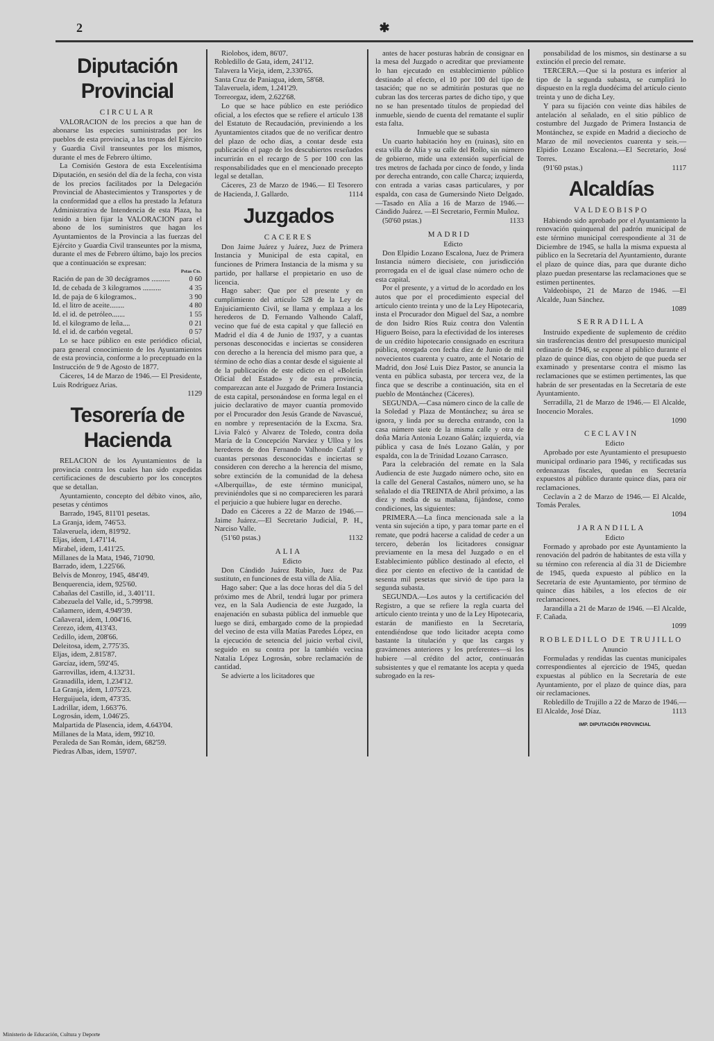2 ✱
Diputación Provincial
CIRCULAR
VALORACION de los precios a que han de abonarse las especies suministradas por los pueblos de esta provincia, a las tropas del Ejército y Guardia Civil transeuntes por los mismos, durante el mes de Febrero último.
La Comisión Gestora de esta Excelentísima Diputación, en sesión del día de la fecha, con vista de los precios facilitados por la Delegación Provincial de Abastecimientos y Transportes y de la conformidad que a ellos ha prestado la Jefatura Administrativa de Intendencia de esta Plaza, ha tenido a bien fijar la VALORACION para el abono de los suministros que hagan los Ayuntamientos de la Provincia a las fuerzas del Ejército y Guardia Civil transeuntes por la misma, durante el mes de Febrero último, bajo los precios que a continuación se expresan:
| | Pstas Cts. |
| --- | --- |
| Ración de pan de 30 decágramos .......... | 0 60 |
| Id. de cebada de 3 kilogramos .......... | 4 35 |
| Id. de paja de 6 kilogramos.. | 3 90 |
| Id. el litro de aceite........ | 4 80 |
| Id. el id. de petróleo....... | 1 55 |
| Id. el kilogramo de leña.... | 0 21 |
| Id. el id. de carbón vegetal. | 0 57 |
Lo se hace público en este periódico oficial, para general conocimiento de los Ayuntamientos de esta provincia, conforme a lo preceptuado en la Instrucción de 9 de Agosto de 1877.
Cáceres, 14 de Marzo de 1946.— El Presidente, Luis Rodríguez Arias.
1129
Tesorería de Hacienda
RELACION de los Ayuntamientos de la provincia contra los cuales han sido expedidas certificaciones de descubierto por los conceptos que se detallan.
Ayuntamiento, concepto del débito vinos, año, pesetas y céntimos
Barrado, 1945, 811'01 pesetas.
La Granja, idem, 746'53.
Talaveruela, idem, 819'92.
Eljas, idem, 1.471'14.
Mirabel, idem, 1.411'25.
Millanes de la Mata, 1946, 710'90.
Barrado, idem, 1.225'66.
Belvís de Monroy, 1945, 484'49.
Benquerencia, idem, 925'60.
Cabañas del Castillo, id., 3.401'11.
Cabezuela del Valle, id., 5.799'98.
Cañamero, idem, 4.949'39.
Cañaveral, idem, 1.004'16.
Cerezo, idem, 413'43.
Cedillo, idem, 208'66.
Deleitosa, idem, 2.775'35.
Eljas, idem, 2.815'87.
Garcíaz, idem, 592'45.
Garrovillas, idem, 4.132'31.
Granadilla, idem, 1.234'12.
La Granja, idem, 1.075'23.
Herguijuela, idem, 473'35.
Ladrillar, idem, 1.663'76.
Logrosán, idem, 1.046'25.
Malpartida de Plasencia, idem, 4.643'04.
Millanes de la Mata, idem, 992'10.
Peraleda de San Román, idem, 682'59.
Piedras Albas, idem, 159'07.
Riolobos, idem, 86'07.
Robledillo de Gata, idem, 241'12.
Talavera la Vieja, idem, 2.330'65.
Santa Cruz de Paniagua, idem, 58'68.
Talaveruela, idem, 1.241'29.
Torreorgaz, idem, 2.622'68.
Lo que se hace público en este periódico oficial, a los efectos que se refiere el artículo 138 del Estatuto de Recaudación, previniendo a los Ayuntamientos citados que de no verificar dentro del plazo de ocho días, a contar desde esta publicación el pago de los descubiertos reseñados incurrirán en el recargo de 5 por 100 con las responsabilidades que en el mencionado precepto legal se detallan.
Cáceres, 23 de Marzo de 1946.— El Tesorero de Hacienda, J. Gallardo. 1114
Juzgados
CACERES
Don Jaime Juárez y Juárez, Juez de Primera Instancia y Municipal de esta capital, en funciones de Primera Instancia de la misma y su partido, por hallarse el propietario en uso de licencia.
Hago saber: Que por el presente y en cumplimiento del artículo 528 de la Ley de Enjuiciamiento Civil, se llama y emplaza a los herederos de D. Fernando Valhondo Calaff, vecino que fué de esta capital y que falleció en Madrid el día 4 de Junio de 1937, y a cuantas personas desconocidas e inciertas se consideren con derecho a la herencia del mismo para que, a término de ocho días a contar desde el siguiente al de la publicación de este edicto en el «Boletín Oficial del Estado» y de esta provincia, comparezcan ante el Juzgado de Primera Instancia de esta capital, personándose en forma legal en el juicio declarativo de mayor cuantía promovido por el Procurador don Jesús Grande de Navascué, en nombre y representación de la Excma. Sra. Livia Falcó y Alvarez de Toledo, contra doña María de la Concepción Narváez y Ulloa y los herederos de don Fernando Valhondo Calaff y cuantas personas desconocidas e inciertas se consideren con derecho a la herencia del mismo, sobre extinción de la comunidad de la dehesa «Alberquilla», de este término municipal, previniéndoles que si no comparecieren les parará el perjuicio a que hubiere lugar en derecho.
Dado en Cáceres a 22 de Marzo de 1946.—Jaime Juárez.—El Secretario Judicial, P. H., Narciso Valle.
(51'60 pstas.) 1132
ALIA
Edicto
Don Cándido Juárez Rubio, Juez de Paz sustituto, en funciones de esta villa de Alía.
Hago saber: Que a las doce horas del día 5 del próximo mes de Abril, tendrá lugar por primera vez, en la Sala Audiencia de este Juzgado, la enajenación en subasta pública del inmueble que luego se dirá, embargado como de la propiedad del vecino de esta villa Matías Paredes López, en la ejecución de setencia del juicio verbal civil, seguido en su contra por la también vecina Natalia López Logrosán, sobre reclamación de cantidad.
Se advierte a los licitadores que
antes de hacer posturas habrán de consignar en la mesa del Juzgado o acreditar que previamente lo han ejecutado en establecimiento público destinado al efecto, el 10 por 100 del tipo de tasación; que no se admitirán posturas que no cubran las dos terceras partes de dicho tipo, y que no se han presentado títulos de propiedad del inmueble, siendo de cuenta del rematante el suplir esta falta.
Inmueble que se subasta
Un cuarto habitación hoy en (ruinas), sito en esta villa de Alía y su calle del Rollo, sin número de gobierno, mide una extensión superficial de tres metros de fachada por cinco de fondo, y linda por derecha entrando, con calle Charca; izquierda, con entrada a varias casas particulares, y por espalda, con casa de Gumersindo Nieto Delgado.—Tasado en Alía a 16 de Marzo de 1946.—Cándido Juárez. —El Secretario, Fermín Muñoz.
(50'60 pstas.) 1133
MADRID
Edicto
Don Elpidio Lozano Escalona, Juez de Primera Instancia número diecisiete, con jurisdicción prorrogada en el de igual clase número ocho de esta capital.
Por el presente, y a virtud de lo acordado en los autos que por el procedimiento especial del artículo ciento treinta y uno de la Ley Hipotecaria, insta el Procurador don Miguel del Saz, a nombre de don Isidro Ríos Ruiz contra don Valentín Higuero Boiso, para la efectividad de los intereses de un crédito hipotecario consignado en escritura pública, otorgada con fecha diez de Junio de mil novecientos cuarenta y cuatro, ante el Notario de Madrid, don José Luis Diez Pastor, se anuncia la venta en pública subasta, por tercera vez, de la finca que se describe a continuación, sita en el pueblo de Montánchez (Cáceres).
SEGUNDA.—Casa número cinco de la calle de la Soledad y Plaza de Montánchez; su área se ignora, y linda por su derecha entrando, con la casa número siete de la misma calle y otra de doña María Antonia Lozano Galán; izquierda, vía pública y casa de Inés Lozano Galán, y por espalda, con la de Trinidad Lozano Carrasco.
Para la celebración del remate en la Sala Audiencia de este Juzgado número ocho, sito en la calle del General Castaños, número uno, se ha señalado el día TREINTA de Abril próximo, a las diez y media de su mañana, fijándose, como condiciones, las siguientes:
PRIMERA.—La finca mencionada sale a la venta sin sujeción a tipo, y para tomar parte en el remate, que podrá hacerse a calidad de ceder a un tercero, deberán los licitadores consignar previamente en la mesa del Juzgado o en el Establecimiento público destinado al efecto, el diez por ciento en efectivo de la cantidad de sesenta mil pesetas que sirvió de tipo para la segunda subasta.
SEGUNDA.—Los autos y la certificación del Registro, a que se refiere la regla cuarta del artículo ciento treinta y uno de la Ley Hipotecaria, estarán de manifiesto en la Secretaría, entendiéndose que todo licitador acepta como bastante la titulación y que las cargas y gravámenes anteriores y los preferentes—si los hubiere —al crédito del actor, continuarán subsistentes y que el rematante los acepta y queda subrogado en la res-
ponsabilidad de los mismos, sin destinarse a su extinción el precio del remate.
TERCERA.—Que si la postura es inferior al tipo de la segunda subasta, se cumplirá lo dispuesto en la regla duodécima del artículo ciento treinta y uno de dicha Ley.
Y para su fijación con veinte días hábiles de antelación al señalado, en el sitio público de costumbre del Juzgado de Primera Instancia de Montánchez, se expide en Madrid a dieciocho de Marzo de mil novecientos cuarenta y seis.—Elpidio Lozano Escalona.—El Secretario, José Torres.
(91'60 pstas.) 1117
Alcaldías
VALDEOBISPO
Habiendo sido aprobado por el Ayuntamiento la renovación quinquenal del padrón municipal de este término municipal correspondiente al 31 de Diciembre de 1945, se halla la misma expuesta al público en la Secretaría del Ayuntamiento, durante el plazo de quince días, para que durante dicho plazo puedan presentarse las reclamaciones que se estimen pertinentes.
Valdeobispo, 21 de Marzo de 1946. —El Alcalde, Juan Sánchez.
1089
SERRADILLA
Instruido expediente de suplemento de crédito sin trasferencias dentro del presupuesto municipal ordinario de 1946, se expone al público durante el plazo de quince días, con objeto de que pueda ser examinado y presentarse contra el mismo las reclamaciones que se estimen pertimentes, las que habrán de ser presentadas en la Secretaría de este Ayuntamiento.
Serradilla, 21 de Marzo de 1946.— El Alcalde, Inocencio Morales.
1090
CECLAVIN
Edicto
Aprobado por este Ayuntamiento el presupuesto municipal ordinario para 1946, y rectificadas sus ordenanzas fiscales, quedan en Secretaría expuestos al público durante quince días, para oir reclamaciones.
Ceclavín a 2 de Marzo de 1946.— El Alcalde, Tomás Perales.
1094
JARANDILLA
Edicto
Formado y aprobado por este Ayuntamiento la renovación del padrón de habitantes de esta villa y su término con referencia al día 31 de Diciembre de 1945, queda expuesto al público en la Secretaría de este Ayuntamiento, por término de quince días hábiles, a los efectos de oir reclamaciones.
Jarandilla a 21 de Marzo de 1946. —El Alcalde, F. Cañada.
1099
ROBLEDILLO DE TRUJILLO
Anuncio
Formuladas y rendidas las cuentas municipales correspondientes al ejercicio de 1945, quedan expuestas al público en la Secretaría de este Ayuntamiento, por el plazo de quince días, para oir reclamaciones.
Robledillo de Trujillo a 22 de Marzo de 1946.—El Alcalde, José Díaz. 1113
IMP. DIPUTACIÓN PROVINCIAL
Ministerio de Educación, Cultura y Deporte